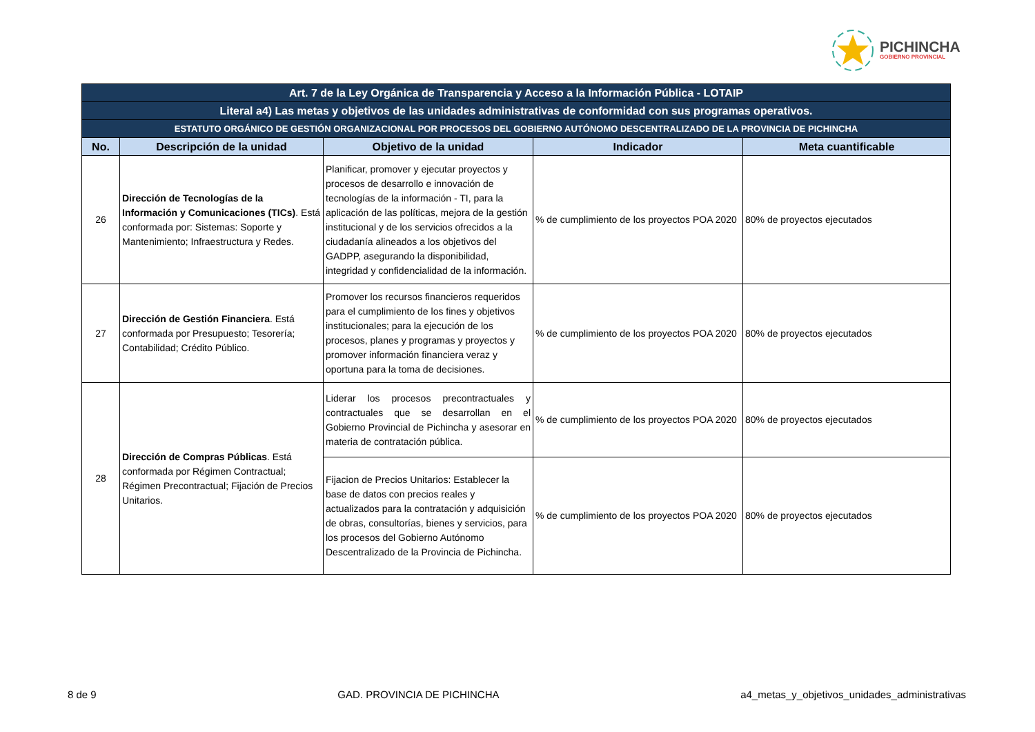PICHINCHA
GOBIERNO PROVINCIAL
| Art. 7 de la Ley Orgánica de Transparencia y Acceso a la Información Pública - LOTAIP | | | | |
| Literal a4) Las metas y objetivos de las unidades administrativas de conformidad con sus programas operativos. | | | | |
| ESTATUTO ORGÁNICO DE GESTIÓN ORGANIZACIONAL POR PROCESOS DEL GOBIERNO AUTÓNOMO DESCENTRALIZADO DE LA PROVINCIA DE PICHINCHA | | | | |
| No. | Descripción de la unidad | Objetivo de la unidad | Indicador | Meta cuantificable |
| 26 | Dirección de Tecnologías de la Información y Comunicaciones (TICs) . Está conformada por: Sistemas: Soporte y Mantenimiento; Infraestructura y Redes. | Planificar, promover y ejecutar proyectos y procesos de desarrollo e innovación de tecnologías de la información - TI, para la aplicación de las políticas, mejora de la gestión institucional y de los servicios ofrecidos a la ciudadanía alineados a los objetivos del GADPP, asegurando la disponibilidad, integridad y confidencialidad de la información. | % de cumplimiento de los proyectos POA 2020 | 80% de proyectos ejecutados |
| 27 | Dirección de Gestión Financiera . Está conformada por Presupuesto; Tesorería; Contabilidad; Crédito Público. | Promover los recursos financieros requeridos para el cumplimiento de los fines y objetivos institucionales; para la ejecución de los procesos, planes y programas y proyectos y promover información financiera veraz y oportuna para la toma de decisiones. | % de cumplimiento de los proyectos POA 2020 | 80% de proyectos ejecutados |
| 28 | Dirección de Compras Públicas . Está conformada por Régimen Contractual; Régimen Precontractual; Fijación de Precios Unitarios. | Liderar los procesos precontractuales y contractuales que se desarrollan en el Gobierno Provincial de Pichincha y asesorar en materia de contratación pública. | % de cumplimiento de los proyectos POA 2020 | 80% de proyectos ejecutados |
| | | Fijacion de Precios Unitarios: Establecer la base de datos con precios reales y actualizados para la contratación y adquisición de obras, consultorías, bienes y servicios, para los procesos del Gobierno Autónomo Descentralizado de la Provincia de Pichincha. | % de cumplimiento de los proyectos POA 2020 | 80% de proyectos ejecutados |
8 de 9 GAD. PROVINCIA DE PICHINCHA a4_metas_y_objetivos_unidades_administrativas